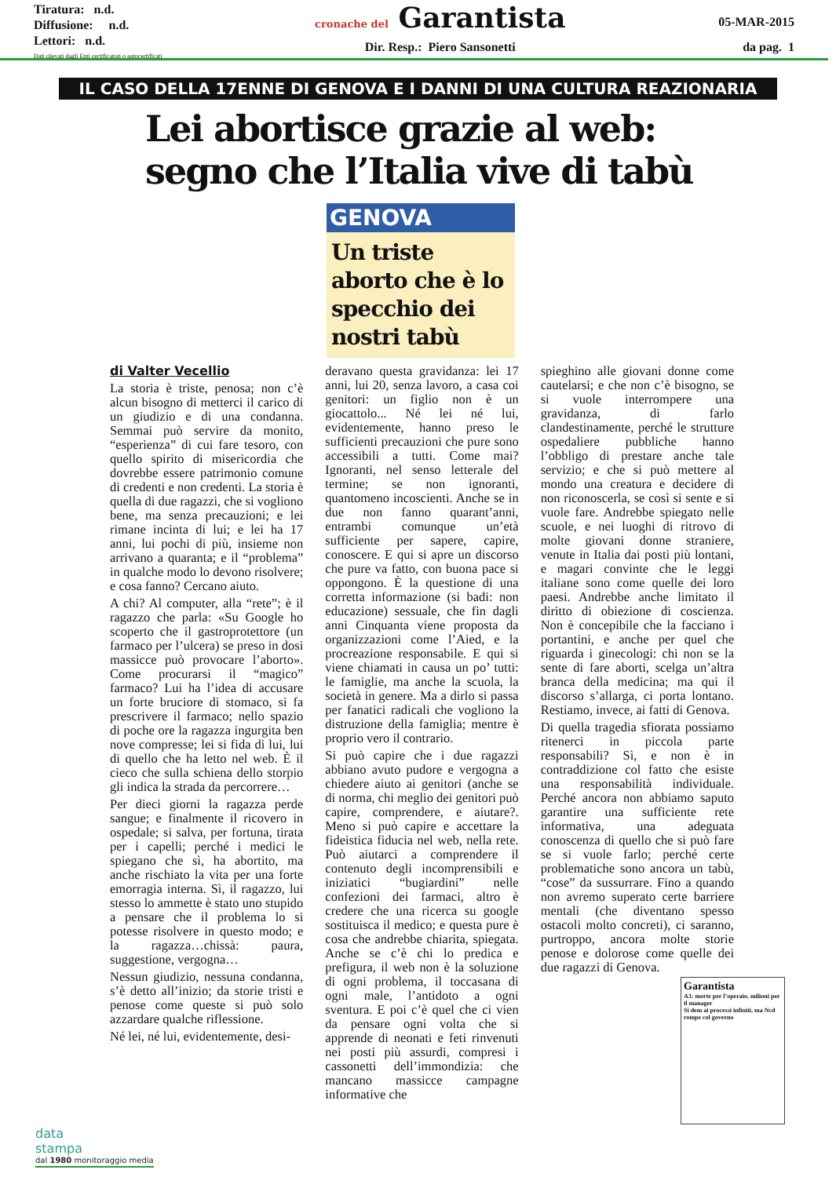Tiratura: n.d.
Diffusione: n.d.
Lettori: n.d.
Dati rilevati dagli Enti certificatori o autocertificati
cronache del Garantista
Dir. Resp.: Piero Sansonetti
05-MAR-2015
da pag. 1
IL CASO DELLA 17ENNE DI GENOVA E I DANNI DI UNA CULTURA REAZIONARIA
Lei abortisce grazie al web:
segno che l’Italia vive di tabù
GENOVA
Un triste aborto che è lo specchio dei nostri tabù
di Valter Vecellio
La storia è triste, penosa; non c’è alcun bisogno di metterci il carico di un giudizio e di una condanna. Semmai può servire da monito, “esperienza” di cui fare tesoro, con quello spirito di misericordia che dovrebbe essere patrimonio comune di credenti e non credenti. La storia è quella di due ragazzi, che si vogliono bene, ma senza precauzioni; e lei rimane incinta di lui; e lei ha 17 anni, lui pochi di più, insieme non arrivano a quaranta; e il “problema” in qualche modo lo devono risolvere; e cosa fanno? Cercano aiuto.
A chi? Al computer, alla “rete”; è il ragazzo che parla: «Su Google ho scoperto che il gastroprotettore (un farmaco per l’ulcera) se preso in dosi massicce può provocare l’aborto». Come procurarsi il “magico” farmaco? Lui ha l’idea di accusare un forte bruciore di stomaco, si fa prescrivere il farmaco; nello spazio di poche ore la ragazza ingurgita ben nove compresse; lei si fida di lui, lui di quello che ha letto nel web. È il cieco che sulla schiena dello storpio gli indica la strada da percorrere…
Per dieci giorni la ragazza perde sangue; e finalmente il ricovero in ospedale; si salva, per fortuna, tirata per i capelli; perché i medici le spiegano che sì, ha abortito, ma anche rischiato la vita per una forte emorragia interna. Sì, il ragazzo, lui stesso lo ammette è stato uno stupido a pensare che il problema lo si potesse risolvere in questo modo; e la ragazza…chissà: paura, suggestione, vergogna…
Nessun giudizio, nessuna condanna, s’è detto all’inizio; da storie tristi e penose come queste si può solo azzardare qualche riflessione.
Né lei, né lui, evidentemente, desi-
deravano questa gravidanza: lei 17 anni, lui 20, senza lavoro, a casa coi genitori: un figlio non è un giocattolo... Né lei né lui, evidentemente, hanno preso le sufficienti precauzioni che pure sono accessibili a tutti. Come mai? Ignoranti, nel senso letterale del termine; se non ignoranti, quantomeno incoscienti. Anche se in due non fanno quarant’anni, entrambi comunque un’età sufficiente per sapere, capire, conoscere. E qui si apre un discorso che pure va fatto, con buona pace si oppongono. È la questione di una corretta informazione (si badi: non educazione) sessuale, che fin dagli anni Cinquanta viene proposta da organizzazioni come l’Aied, e la procreazione responsabile. E qui si viene chiamati in causa un po’ tutti: le famiglie, ma anche la scuola, la società in genere. Ma a dirlo si passa per fanatici radicali che vogliono la distruzione della famiglia; mentre è proprio vero il contrario.
Si può capire che i due ragazzi abbiano avuto pudore e vergogna a chiedere aiuto ai genitori (anche se di norma, chi meglio dei genitori può capire, comprendere, e aiutare?. Meno si può capire e accettare la fideistica fiducia nel web, nella rete. Può aiutarci a comprendere il contenuto degli incomprensibili e iniziatici “bugiardini” nelle confezioni dei farmaci, altro è credere che una ricerca su google sostituisca il medico; e questa pure è cosa che andrebbe chiarita, spiegata. Anche se c’è chi lo predica e prefigura, il web non è la soluzione di ogni problema, il toccasana di ogni male, l’antidoto a ogni sventura. E poi c’è quel che ci vien da pensare ogni volta che si apprende di neonati e feti rinvenuti nei posti più assurdi, compresi i cassonetti dell’immondizia: che mancano massicce campagne informative che
spieghino alle giovani donne come cautelarsi; e che non c’è bisogno, se si vuole interrompere una gravidanza, di farlo clandestinamente, perché le strutture ospedaliere pubbliche hanno l’obbligo di prestare anche tale servizio; e che si può mettere al mondo una creatura e decidere di non riconoscerla, se così si sente e si vuole fare. Andrebbe spiegato nelle scuole, e nei luoghi di ritrovo di molte giovani donne straniere, venute in Italia dai posti più lontani, e magari convinte che le leggi italiane sono come quelle dei loro paesi. Andrebbe anche limitato il diritto di obiezione di coscienza. Non è concepibile che la facciano i portantini, e anche per quel che riguarda i ginecologi: chi non se la sente di fare aborti, scelga un’altra branca della medicina; ma qui il discorso s’allarga, ci porta lontano. Restiamo, invece, ai fatti di Genova.
Di quella tragedia sfiorata possiamo ritenerci in piccola parte responsabili? Sì, e non è in contraddizione col fatto che esiste una responsabilità individuale. Perché ancora non abbiamo saputo garantire una sufficiente rete informativa, una adeguata conoscenza di quello che si può fare se si vuole farlo; perché certe problematiche sono ancora un tabù, “cose” da sussurrare. Fino a quando non avremo superato certe barriere mentali (che diventano spesso ostacoli molto concreti), ci saranno, purtroppo, ancora molte storie penose e dolorose come quelle dei due ragazzi di Genova.
Garantista
A3: morte per l’operaio, milioni per il manager
Si dem ai processi infiniti, ma Ncd rompe col governo
data
stampa
dal 1980 monitoraggio media